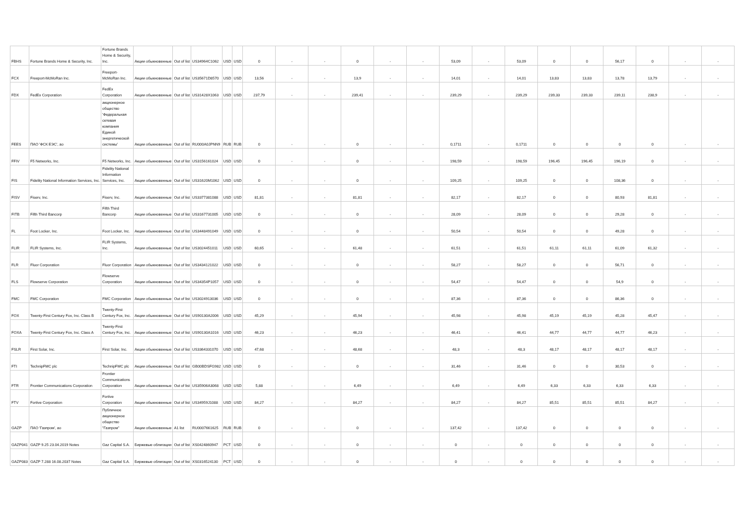| FBHS | Fortune Brands Home & Security, Inc. | Fortune Brands Home & Security, Inc. | Акции обыкновенные | Out of list | US34964C1062 | USD | USD | 0 | - | - | 0 | - | - | 53,09 | - | 53,09 | 0 | 0 | 56,17 | 0 | - | - |
| FCX | Freeport-McMoRan Inc. | Freeport-McMoRan Inc. | Акции обыкновенные | Out of list | US35671D8570 | USD | USD | 13,56 | - | - | 13,9 | - | - | 14,01 | - | 14,01 | 13,83 | 13,83 | 13,78 | 13,79 | - | - |
| FDX | FedEx Corporation | FedEx Corporation | Акции обыкновенные | Out of list | US31428X1063 | USD | USD | 237,79 | - | - | 239,41 | - | - | 239,29 | - | 239,29 | 239,33 | 239,33 | 239,11 | 238,9 | - | - |
| FEES | ПАО 'ФСК ЕЭС', ао | акционерное общество 'Федеральная сетевая компания Единой энергетической системы' | Акции обыкновенные | Out of list | RU000A0JPNN9 | RUB | RUB | 0 | - | - | 0 | - | - | 0,1711 | - | 0,1711 | 0 | 0 | 0 | 0 | - | - |
| FFIV | F5 Networks, Inc. | F5 Networks, Inc. | Акции обыкновенные | Out of list | US3156161024 | USD | USD | 0 | - | - | 0 | - | - | 198,59 | - | 198,59 | 196,45 | 196,45 | 196,19 | 0 | - | - |
| FIS | Fidelity National Information Services, Inc. | Fidelity National Information Services, Inc. | Акции обыкновенные | Out of list | US31620M1062 | USD | USD | 0 | - | - | 0 | - | - | 109,25 | - | 109,25 | 0 | 0 | 108,36 | 0 | - | - |
| FISV | Fiserv, Inc. | Fiserv, Inc. | Акции обыкновенные | Out of list | US3377381088 | USD | USD | 81,81 | - | - | 81,81 | - | - | 82,17 | - | 82,17 | 0 | 0 | 80,93 | 81,81 | - | - |
| FITB | Fifth Third Bancorp | Fifth Third Bancorp | Акции обыкновенные | Out of list | US3167731005 | USD | USD | 0 | - | - | 0 | - | - | 28,09 | - | 28,09 | 0 | 0 | 29,28 | 0 | - | - |
| FL | Foot Locker, Inc. | Foot Locker, Inc. | Акции обыкновенные | Out of list | US3448491049 | USD | USD | 0 | - | - | 0 | - | - | 50,54 | - | 50,54 | 0 | 0 | 49,28 | 0 | - | - |
| FLIR | FLIR Systems, Inc. | FLIR Systems, Inc. | Акции обыкновенные | Out of list | US3024451011 | USD | USD | 60,65 | - | - | 61,48 | - | - | 61,51 | - | 61,51 | 61,11 | 61,11 | 61,09 | 61,32 | - | - |
| FLR | Fluor Corporation | Fluor Corporation | Акции обыкновенные | Out of list | US3434121022 | USD | USD | 0 | - | - | 0 | - | - | 58,27 | - | 58,27 | 0 | 0 | 56,71 | 0 | - | - |
| FLS | Flowserve Corporation | Flowserve Corporation | Акции обыкновенные | Out of list | US34354P1057 | USD | USD | 0 | - | - | 0 | - | - | 54,47 | - | 54,47 | 0 | 0 | 54,9 | 0 | - | - |
| FMC | FMC Corporation | FMC Corporation | Акции обыкновенные | Out of list | US3024913036 | USD | USD | 0 | - | - | 0 | - | - | 87,36 | - | 87,36 | 0 | 0 | 86,36 | 0 | - | - |
| FOX | Twenty-First Century Fox, Inc. Class B | Twenty-First Century Fox, Inc. | Акции обыкновенные | Out of list | US90130A2006 | USD | USD | 45,29 | - | - | 45,94 | - | - | 45,98 | - | 45,98 | 45,19 | 45,19 | 45,28 | 45,47 | - | - |
| FOXA | Twenty-First Century Fox, Inc. Class A | Twenty-First Century Fox, Inc. | Акции обыкновенные | Out of list | US90130A1016 | USD | USD | 46,23 | - | - | 46,23 | - | - | 46,41 | - | 46,41 | 44,77 | 44,77 | 44,77 | 46,23 | - | - |
| FSLR | First Solar, Inc. | First Solar, Inc. | Акции обыкновенные | Out of list | US3364331070 | USD | USD | 47,68 | - | - | 48,68 | - | - | 48,3 | - | 48,3 | 48,17 | 48,17 | 48,17 | 48,17 | - | - |
| FTI | TechnipFMC plc | TechnipFMC plc | Акции обыкновенные | Out of list | GB00BDSFG982 | USD | USD | 0 | - | - | 0 | - | - | 31,46 | - | 31,46 | 0 | 0 | 30,53 | 0 | - | - |
| FTR | Frontier Communications Corporation | Frontier Communications Corporation | Акции обыкновенные | Out of list | US35906A3068 | USD | USD | 5,88 | - | - | 6,49 | - | - | 6,49 | - | 6,49 | 6,33 | 6,33 | 6,33 | 6,33 | - | - |
| FTV | Fortive Corporation | Fortive Corporation | Акции обыкновенные | Out of list | US34959J1088 | USD | USD | 84,27 | - | - | 84,27 | - | - | 84,27 | - | 84,27 | 85,51 | 85,51 | 85,51 | 84,27 | - | - |
| GAZP | ПАО 'Газпром', ао | Публичное акционерное общество "Газпром" | Акции обыкновенные | A1 list | RU0007661625 | RUB | RUB | 0 | - | - | 0 | - | - | 137,42 | - | 137,42 | 0 | 0 | 0 | 0 | - | - |
| GAZP041 | GAZP 9.25 23.04.2019 Notes | Gaz Capital S.A. | Биржевые облигации | Out of list | XS0424860947 | PCT | USD | 0 | - | - | 0 | - | - | 0 | - | 0 | 0 | 0 | 0 | 0 | - | - |
| GAZP083 | GAZP 7.288 16.08.2037 Notes | Gaz Capital S.A. | Биржевые облигации | Out of list | XS0316524130 | PCT | USD | 0 | - | - | 0 | - | - | 0 | - | 0 | 0 | 0 | 0 | 0 | - | - |